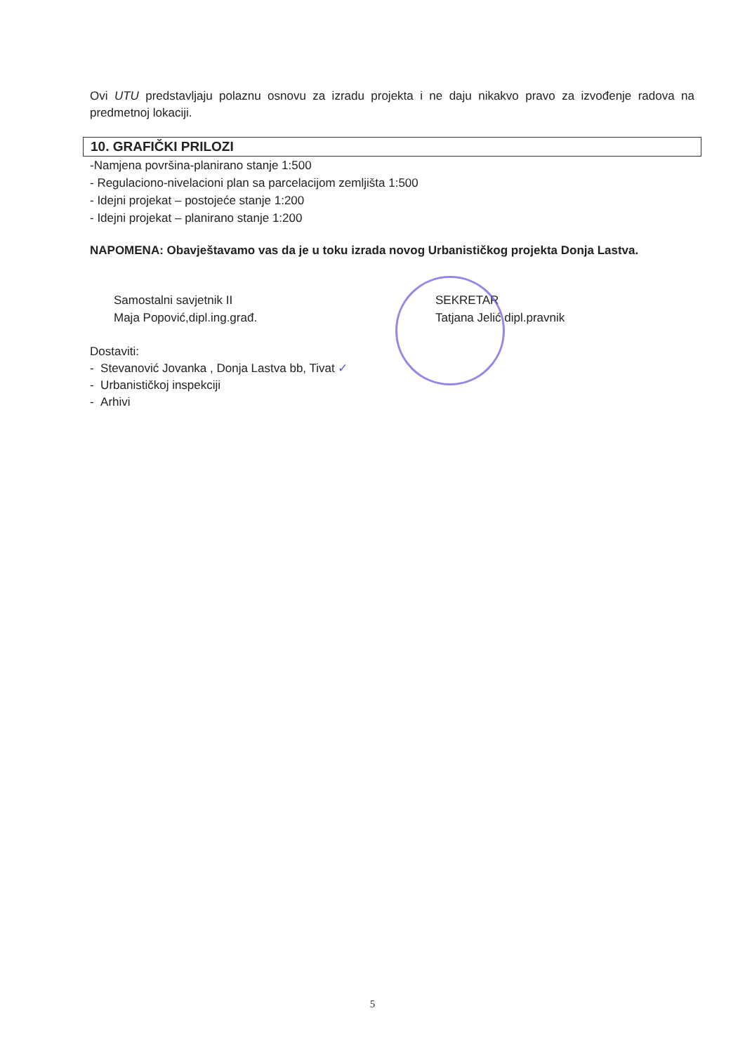Ovi UTU predstavljaju polaznu osnovu za izradu projekta i ne daju nikakvo pravo za izvođenje radova na predmetnoj lokaciji.
10. GRAFIČKI PRILOZI
-Namjena površina-planirano stanje 1:500
- Regulaciono-nivelacioni plan sa parcelacijom zemljišta 1:500
- Idejni projekat – postojeće stanje 1:200
- Idejni projekat – planirano stanje 1:200
NAPOMENA: Obavještavamo vas da je u toku izrada novog Urbanističkog projekta Donja Lastva.
Samostalni savjetnik II
Maja Popović,dipl.ing.građ.
SEKRETAR
Tatjana Jelić dipl.pravnik
Dostaviti:
- Stevanović Jovanka , Donja Lastva bb, Tivat ✓
- Urbanističkoj inspekciji
- Arhivi
5